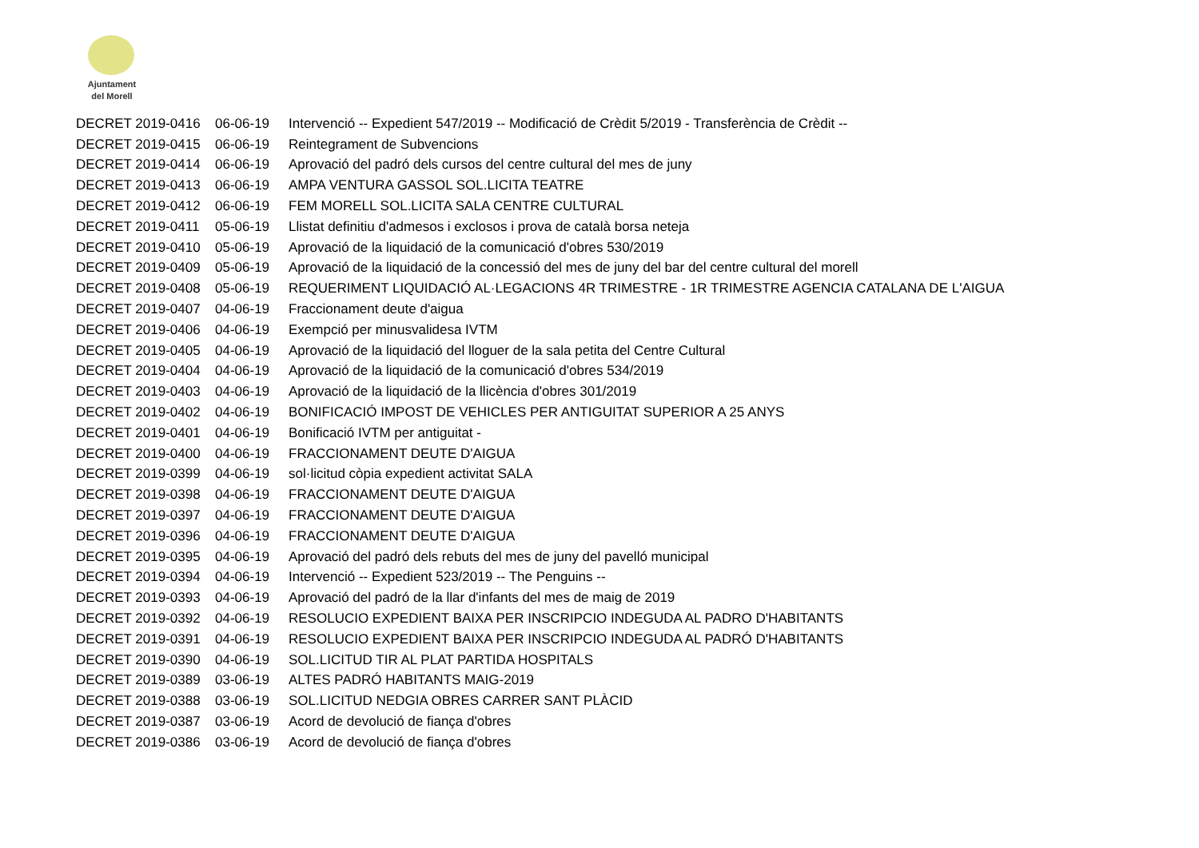Ajuntament
del Morell
| DECRET 2019-0416 | 06-06-19 | Intervenció -- Expedient 547/2019 -- Modificació de Crèdit 5/2019 - Transferència de Crèdit -- |
| DECRET 2019-0415 | 06-06-19 | Reintegrament de Subvencions |
| DECRET 2019-0414 | 06-06-19 | Aprovació del padró dels cursos del centre cultural del mes de juny |
| DECRET 2019-0413 | 06-06-19 | AMPA VENTURA GASSOL SOL.LICITA TEATRE |
| DECRET 2019-0412 | 06-06-19 | FEM MORELL SOL.LICITA SALA CENTRE CULTURAL |
| DECRET 2019-0411 | 05-06-19 | Llistat definitiu d'admesos i exclosos i prova de català borsa neteja |
| DECRET 2019-0410 | 05-06-19 | Aprovació de la liquidació de la comunicació d'obres 530/2019 |
| DECRET 2019-0409 | 05-06-19 | Aprovació de la liquidació de la concessió del mes de juny del bar del centre cultural del morell |
| DECRET 2019-0408 | 05-06-19 | REQUERIMENT LIQUIDACIÓ AL·LEGACIONS 4R TRIMESTRE - 1R TRIMESTRE AGENCIA CATALANA DE L'AIGUA |
| DECRET 2019-0407 | 04-06-19 | Fraccionament deute d'aigua |
| DECRET 2019-0406 | 04-06-19 | Exempció per minusvalidesa IVTM |
| DECRET 2019-0405 | 04-06-19 | Aprovació de la liquidació del lloguer de la sala petita del Centre Cultural |
| DECRET 2019-0404 | 04-06-19 | Aprovació de la liquidació de la comunicació d'obres 534/2019 |
| DECRET 2019-0403 | 04-06-19 | Aprovació de la liquidació de la llicència d'obres 301/2019 |
| DECRET 2019-0402 | 04-06-19 | BONIFICACIÓ IMPOST DE VEHICLES PER ANTIGUITAT SUPERIOR A 25 ANYS |
| DECRET 2019-0401 | 04-06-19 | Bonificació IVTM per antiguitat - |
| DECRET 2019-0400 | 04-06-19 | FRACCIONAMENT DEUTE D'AIGUA |
| DECRET 2019-0399 | 04-06-19 | sol·licitud còpia expedient activitat SALA |
| DECRET 2019-0398 | 04-06-19 | FRACCIONAMENT DEUTE D'AIGUA |
| DECRET 2019-0397 | 04-06-19 | FRACCIONAMENT DEUTE D'AIGUA |
| DECRET 2019-0396 | 04-06-19 | FRACCIONAMENT DEUTE D'AIGUA |
| DECRET 2019-0395 | 04-06-19 | Aprovació del padró dels rebuts del mes de juny del pavelló municipal |
| DECRET 2019-0394 | 04-06-19 | Intervenció -- Expedient 523/2019 -- The Penguins -- |
| DECRET 2019-0393 | 04-06-19 | Aprovació del padró de la llar d'infants del mes de maig de 2019 |
| DECRET 2019-0392 | 04-06-19 | RESOLUCIO EXPEDIENT BAIXA PER INSCRIPCIO INDEGUDA AL PADRO D'HABITANTS |
| DECRET 2019-0391 | 04-06-19 | RESOLUCIO EXPEDIENT BAIXA PER INSCRIPCIO INDEGUDA AL PADRÓ D'HABITANTS |
| DECRET 2019-0390 | 04-06-19 | SOL.LICITUD TIR AL PLAT PARTIDA HOSPITALS |
| DECRET 2019-0389 | 03-06-19 | ALTES PADRÓ HABITANTS MAIG-2019 |
| DECRET 2019-0388 | 03-06-19 | SOL.LICITUD NEDGIA OBRES CARRER SANT PLÀCID |
| DECRET 2019-0387 | 03-06-19 | Acord de devolució de fiança d'obres |
| DECRET 2019-0386 | 03-06-19 | Acord de devolució de fiança d'obres |